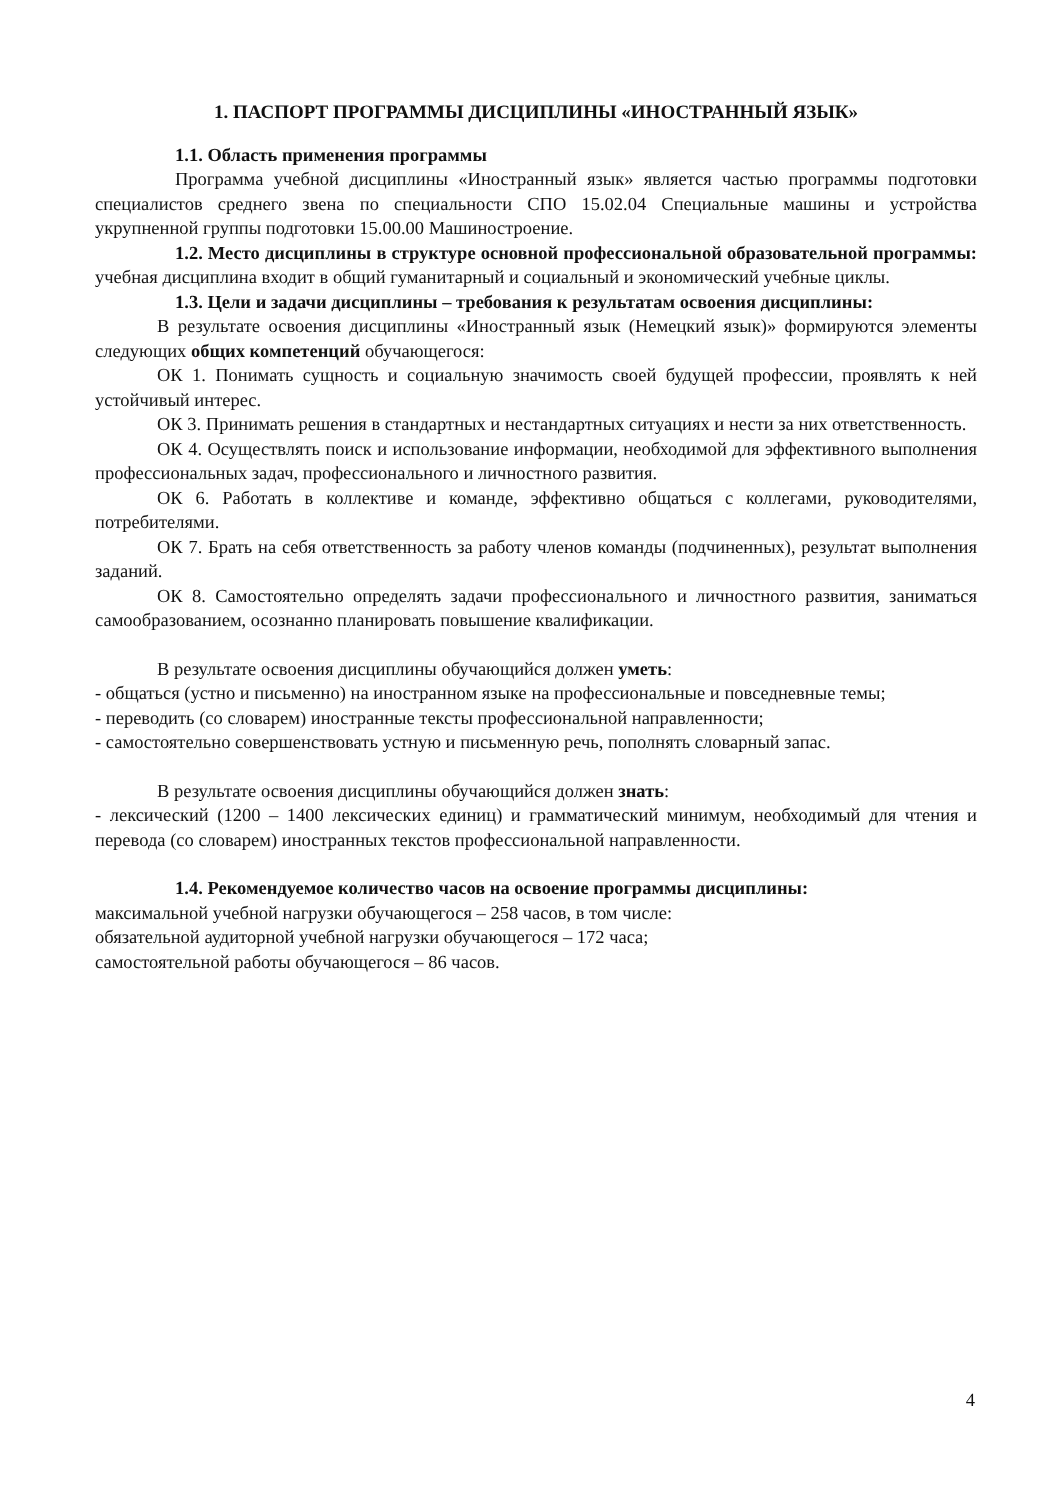1. ПАСПОРТ ПРОГРАММЫ ДИСЦИПЛИНЫ «ИНОСТРАННЫЙ ЯЗЫК»
1.1. Область применения программы
Программа учебной дисциплины «Иностранный язык» является частью программы подготовки специалистов среднего звена по специальности СПО 15.02.04 Специальные машины и устройства укрупненной группы подготовки 15.00.00 Машиностроение.
1.2. Место дисциплины в структуре основной профессиональной образовательной программы: учебная дисциплина входит в общий гуманитарный и социальный и экономический учебные циклы.
1.3. Цели и задачи дисциплины – требования к результатам освоения дисциплины:
В результате освоения дисциплины «Иностранный язык (Немецкий язык)» формируются элементы следующих общих компетенций обучающегося:
ОК 1. Понимать сущность и социальную значимость своей будущей профессии, проявлять к ней устойчивый интерес.
ОК 3. Принимать решения в стандартных и нестандартных ситуациях и нести за них ответственность.
ОК 4. Осуществлять поиск и использование информации, необходимой для эффективного выполнения профессиональных задач, профессионального и личностного развития.
ОК 6. Работать в коллективе и команде, эффективно общаться с коллегами, руководителями, потребителями.
ОК 7. Брать на себя ответственность за работу членов команды (подчиненных), результат выполнения заданий.
ОК 8. Самостоятельно определять задачи профессионального и личностного развития, заниматься самообразованием, осознанно планировать повышение квалификации.
В результате освоения дисциплины обучающийся должен уметь:
- общаться (устно и письменно) на иностранном языке на профессиональные и повседневные темы;
- переводить (со словарем) иностранные тексты профессиональной направленности;
- самостоятельно совершенствовать устную и письменную речь, пополнять словарный запас.
В результате освоения дисциплины обучающийся должен знать:
- лексический (1200 – 1400 лексических единиц) и грамматический минимум, необходимый для чтения и перевода (со словарем) иностранных текстов профессиональной направленности.
1.4. Рекомендуемое количество часов на освоение программы дисциплины:
максимальной учебной нагрузки обучающегося – 258 часов, в том числе:
обязательной аудиторной учебной нагрузки обучающегося – 172 часа;
самостоятельной работы обучающегося – 86 часов.
4